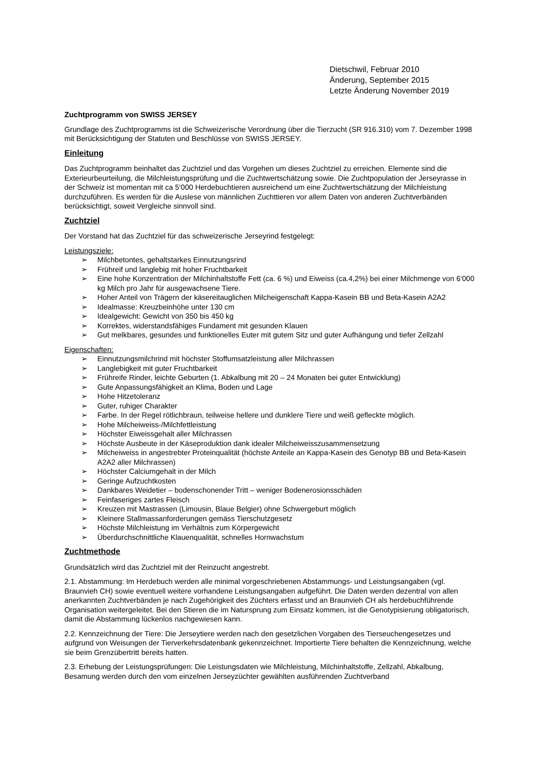Dietschwil, Februar 2010
Änderung, September 2015
Letzte Änderung November 2019
Zuchtprogramm von SWISS JERSEY
Grundlage des Zuchtprogramms ist die Schweizerische Verordnung über die Tierzucht (SR 916.310) vom 7. Dezember 1998 mit Berücksichtigung der Statuten und Beschlüsse von SWISS JERSEY.
Einleitung
Das Zuchtprogramm beinhaltet das Zuchtziel und das Vorgehen um dieses Zuchtziel zu erreichen. Elemente sind die Exterieurbeurteilung, die Milchleistungsprüfung und die Zuchtwertschätzung sowie. Die Zuchtpopulation der Jerseyrasse in der Schweiz ist momentan mit ca 5‘000 Herdebuchtieren ausreichend um eine Zuchtwertschätzung der Milchleistung durchzuführen. Es werden für die Auslese von männlichen Zuchttieren vor allem Daten von anderen Zuchtverbänden berücksichtigt, soweit Vergleiche sinnvoll sind.
Zuchtziel
Der Vorstand hat das Zuchtziel für das schweizerische Jerseyrind festgelegt:
Leistungsziele:
➢ Milchbetontes, gehaltstarkes Einnutzungsrind
➢ Frühreif und langlebig mit hoher Fruchtbarkeit
➢ Eine hohe Konzentration der Milchinhaltstoffe Fett (ca. 6 %) und Eiweiss (ca.4,2%) bei einer Milchmenge von 6‘000 kg Milch pro Jahr für ausgewachsene Tiere.
➢ Hoher Anteil von Trägern der käsereitauglichen Milcheigenschaft Kappa-Kasein BB und Beta-Kasein A2A2
➢ Idealmasse: Kreuzbeinhöhe unter 130 cm
➢ Idealgewicht: Gewicht von 350 bis 450 kg
➢ Korrektes, widerstandsfähiges Fundament mit gesunden Klauen
➢ Gut melkbares, gesundes und funktionelles Euter mit gutem Sitz und guter Aufhängung und tiefer Zellzahl
Eigenschaften:
➢ Einnutzungsmilchrind mit höchster Stoffumsatzleistung aller Milchrassen
➢ Langlebigkeit mit guter Fruchtbarkeit
➢ Frühreife Rinder, leichte Geburten (1. Abkalbung mit 20 – 24 Monaten bei guter Entwicklung)
➢ Gute Anpassungsfähigkeit an Klima, Boden und Lage
➢ Hohe Hitzetoleranz
➢ Guter, ruhiger Charakter
➢ Farbe. In der Regel rötlichbraun, teilweise hellere und dunklere Tiere und weiß gefleckte möglich.
➢ Hohe Milcheiweiss-/Milchfettleistung
➢ Höchster Eiweissgehalt aller Milchrassen
➢ Höchste Ausbeute in der Käseproduktion dank idealer Milcheiweisszusammensetzung
➢ Milcheiweiss in angestrebter Proteinqualität (höchste Anteile an Kappa-Kasein des Genotyp BB und Beta-Kasein A2A2 aller Milchrassen)
➢ Höchster Calciumgehalt in der Milch
➢ Geringe Aufzuchtkosten
➢ Dankbares Weidetier – bodenschonender Tritt – weniger Bodenerosionsschäden
➢ Feinfaseriges zartes Fleisch
➢ Kreuzen mit Mastrassen (Limousin, Blaue Belgier) ohne Schwergeburt möglich
➢ Kleinere Stallmassanforderungen gemäss Tierschutzgesetz
➢ Höchste Milchleistung im Verhältnis zum Körpergewicht
➢ Überdurchschnittliche Klauenqualität, schnelles Hornwachstum
Zuchtmethode
Grundsätzlich wird das Zuchtziel mit der Reinzucht angestrebt.
2.1. Abstammung: Im Herdebuch werden alle minimal vorgeschriebenen Abstammungs- und Leistungsangaben (vgl. Braunvieh CH) sowie eventuell weitere vorhandene Leistungsangaben aufgeführt. Die Daten werden dezentral von allen anerkannten Zuchtverbänden je nach Zugehörigkeit des Züchters erfasst und an Braunvieh CH als herdebuchführende Organisation weitergeleitet. Bei den Stieren die im Natursprung zum Einsatz kommen, ist die Genotypisierung obligatorisch, damit die Abstammung lückenlos nachgewiesen kann.
2.2. Kennzeichnung der Tiere: Die Jerseytiere werden nach den gesetzlichen Vorgaben des Tierseuchengesetzes und aufgrund von Weisungen der Tierverkehrsdatenbank gekennzeichnet. Importierte Tiere behalten die Kennzeichnung, welche sie beim Grenzübertritt bereits hatten.
2.3. Erhebung der Leistungsprüfungen: Die Leistungsdaten wie Milchleistung, Milchinhaltstoffe, Zellzahl, Abkalbung, Besamung werden durch den vom einzelnen Jerseyzüchter gewählten ausführenden Zuchtverband